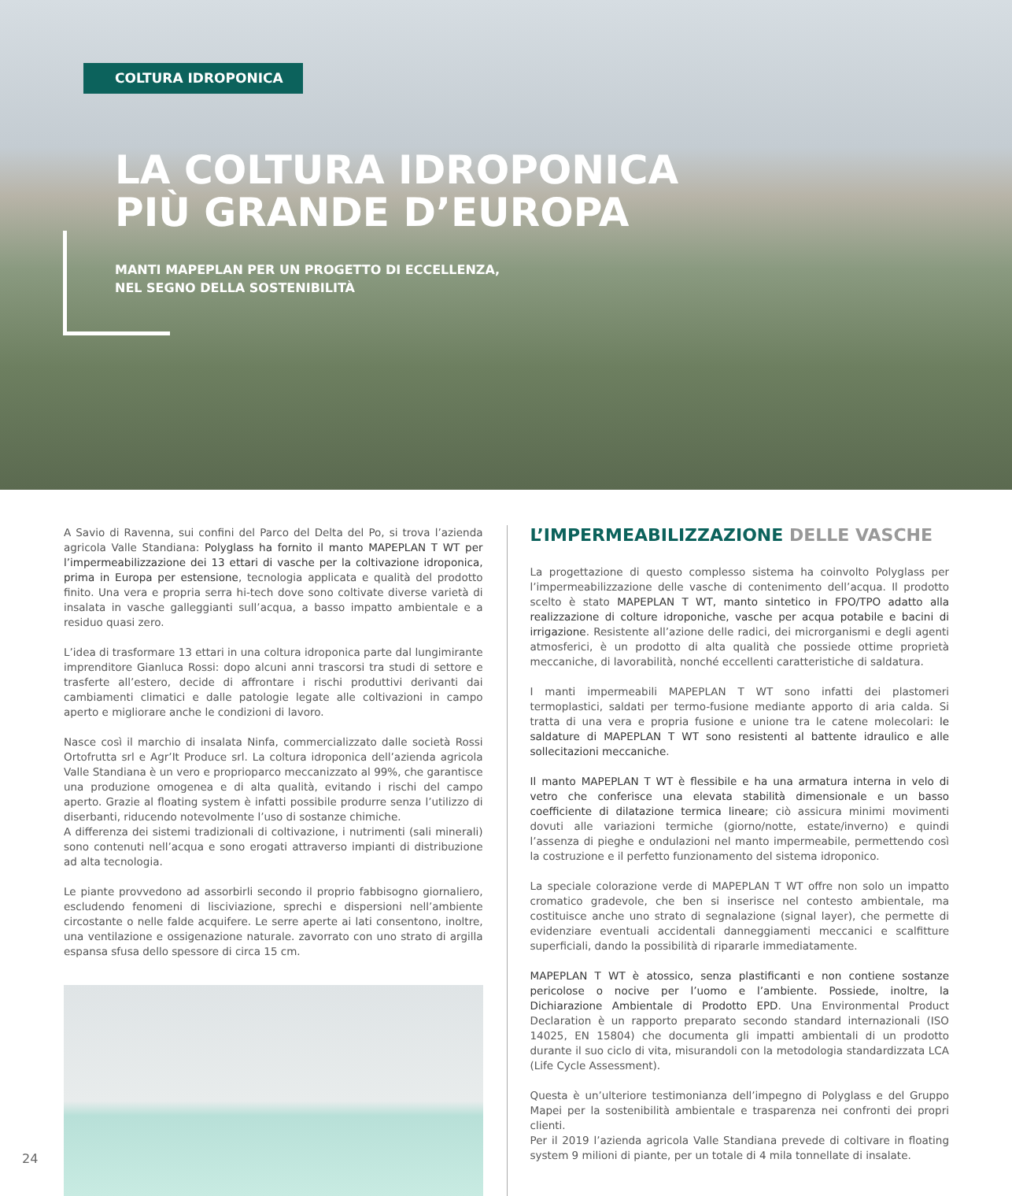COLTURA IDROPONICA
LA COLTURA IDROPONICA
PIÙ GRANDE D’EUROPA
MANTI MAPEPLAN PER UN PROGETTO DI ECCELLENZA,
NEL SEGNO DELLA SOSTENIBILITÀ
A Savio di Ravenna, sui confini del Parco del Delta del Po, si trova l’azienda agricola Valle Standiana: Polyglass ha fornito il manto MAPEPLAN T WT per l’impermeabilizzazione dei 13 ettari di vasche per la coltivazione idroponica, prima in Europa per estensione, tecnologia applicata e qualità del prodotto finito. Una vera e propria serra hi-tech dove sono coltivate diverse varietà di insalata in vasche galleggianti sull’acqua, a basso impatto ambientale e a residuo quasi zero.
L’idea di trasformare 13 ettari in una coltura idroponica parte dal lungimirante imprenditore Gianluca Rossi: dopo alcuni anni trascorsi tra studi di settore e trasferte all’estero, decide di affrontare i rischi produttivi derivanti dai cambiamenti climatici e dalle patologie legate alle coltivazioni in campo aperto e migliorare anche le condizioni di lavoro.
Nasce così il marchio di insalata Ninfa, commercializzato dalle società Rossi Ortofrutta srl e Agr’It Produce srl. La coltura idroponica dell’azienda agricola Valle Standiana è un vero e proprioparco meccanizzato al 99%, che garantisce una produzione omogenea e di alta qualità, evitando i rischi del campo aperto. Grazie al floating system è infatti possibile produrre senza l’utilizzo di diserbanti, riducendo notevolmente l’uso di sostanze chimiche.
A differenza dei sistemi tradizionali di coltivazione, i nutrimenti (sali minerali) sono contenuti nell’acqua e sono erogati attraverso impianti di distribuzione ad alta tecnologia.
Le piante provvedono ad assorbirli secondo il proprio fabbisogno giornaliero, escludendo fenomeni di lisciviazione, sprechi e dispersioni nell’ambiente circostante o nelle falde acquifere. Le serre aperte ai lati consentono, inoltre, una ventilazione e ossigenazione naturale. zavorrato con uno strato di argilla espansa sfusa dello spessore di circa 15 cm.
L’IMPERMEABILIZZAZIONE DELLE VASCHE
La progettazione di questo complesso sistema ha coinvolto Polyglass per l’impermeabilizzazione delle vasche di contenimento dell’acqua. Il prodotto scelto è stato MAPEPLAN T WT, manto sintetico in FPO/TPO adatto alla realizzazione di colture idroponiche, vasche per acqua potabile e bacini di irrigazione. Resistente all’azione delle radici, dei microrganismi e degli agenti atmosferici, è un prodotto di alta qualità che possiede ottime proprietà meccaniche, di lavorabilità, nonché eccellenti caratteristiche di saldatura.
I manti impermeabili MAPEPLAN T WT sono infatti dei plastomeri termoplastici, saldati per termo-fusione mediante apporto di aria calda. Si tratta di una vera e propria fusione e unione tra le catene molecolari: le saldature di MAPEPLAN T WT sono resistenti al battente idraulico e alle sollecitazioni meccaniche.
Il manto MAPEPLAN T WT è flessibile e ha una armatura interna in velo di vetro che conferisce una elevata stabilità dimensionale e un basso coefficiente di dilatazione termica lineare; ciò assicura minimi movimenti dovuti alle variazioni termiche (giorno/notte, estate/inverno) e quindi l’assenza di pieghe e ondulazioni nel manto impermeabile, permettendo così la costruzione e il perfetto funzionamento del sistema idroponico.
La speciale colorazione verde di MAPEPLAN T WT offre non solo un impatto cromatico gradevole, che ben si inserisce nel contesto ambientale, ma costituisce anche uno strato di segnalazione (signal layer), che permette di evidenziare eventuali accidentali danneggiamenti meccanici e scalfitture superficiali, dando la possibilità di ripararle immediatamente.
MAPEPLAN T WT è atossico, senza plastificanti e non contiene sostanze pericolose o nocive per l’uomo e l’ambiente. Possiede, inoltre, la Dichiarazione Ambientale di Prodotto EPD. Una Environmental Product Declaration è un rapporto preparato secondo standard internazionali (ISO 14025, EN 15804) che documenta gli impatti ambientali di un prodotto durante il suo ciclo di vita, misurandoli con la metodologia standardizzata LCA (Life Cycle Assessment).
Questa è un’ulteriore testimonianza dell’impegno di Polyglass e del Gruppo Mapei per la sostenibilità ambientale e trasparenza nei confronti dei propri clienti.
Per il 2019 l’azienda agricola Valle Standiana prevede di coltivare in floating system 9 milioni di piante, per un totale di 4 mila tonnellate di insalate.
24